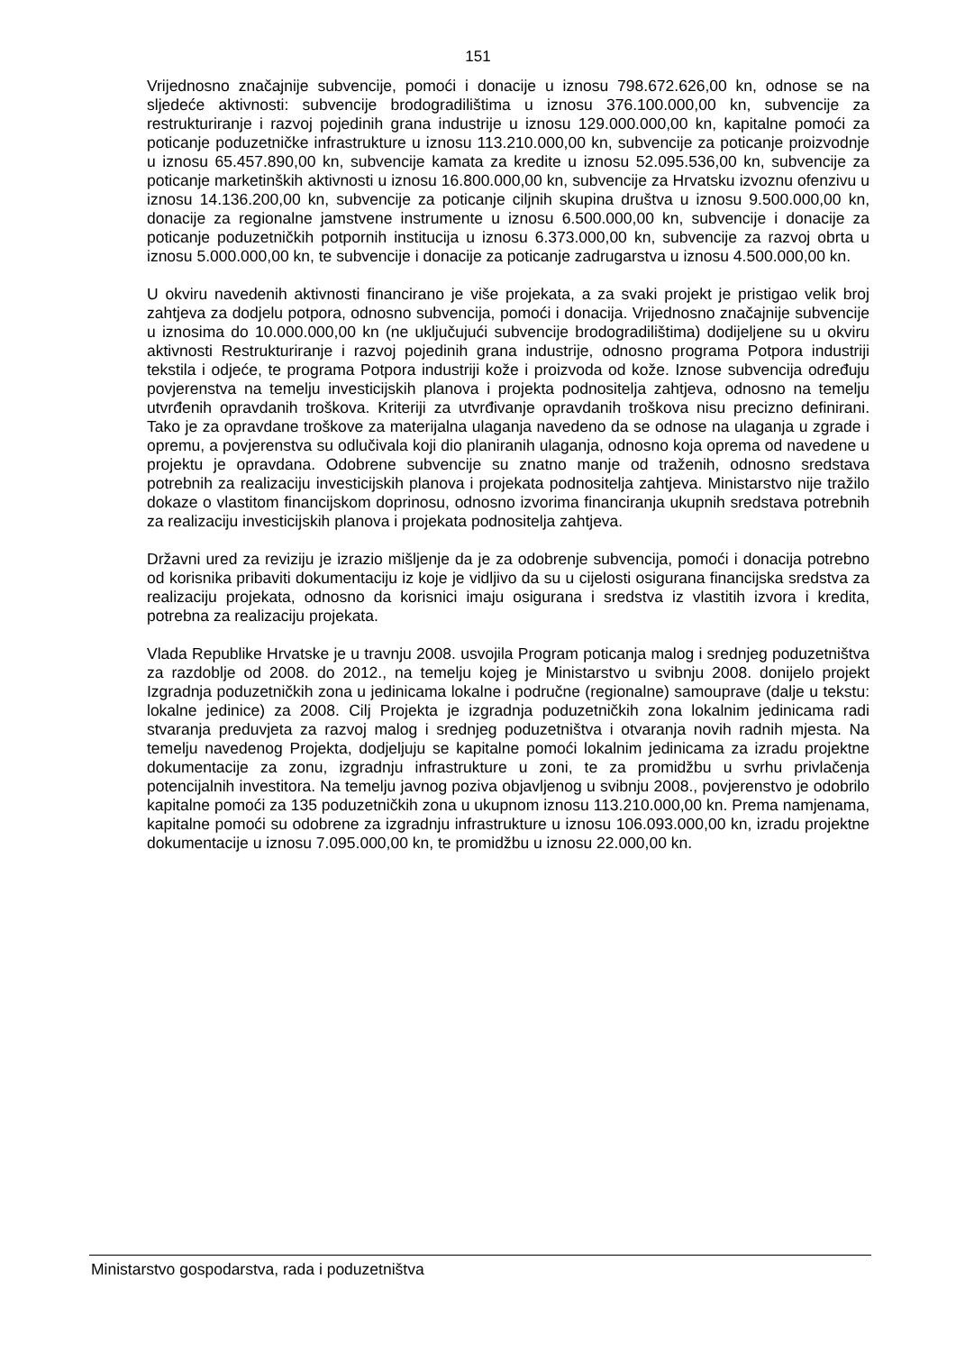151
Vrijednosno značajnije subvencije, pomoći i donacije u iznosu 798.672.626,00 kn, odnose se na sljedeće aktivnosti: subvencije brodogradilištima u iznosu 376.100.000,00 kn, subvencije za restrukturiranje i razvoj pojedinih grana industrije u iznosu 129.000.000,00 kn, kapitalne pomoći za poticanje poduzetničke infrastrukture u iznosu 113.210.000,00 kn, subvencije za poticanje proizvodnje u iznosu 65.457.890,00 kn, subvencije kamata za kredite u iznosu 52.095.536,00 kn, subvencije za poticanje marketinških aktivnosti u iznosu 16.800.000,00 kn, subvencije za Hrvatsku izvoznu ofenzivu u iznosu 14.136.200,00 kn, subvencije za poticanje ciljnih skupina društva u iznosu 9.500.000,00 kn, donacije za regionalne jamstvene instrumente u iznosu 6.500.000,00 kn, subvencije i donacije za poticanje poduzetničkih potpornih institucija u iznosu 6.373.000,00 kn, subvencije za razvoj obrta u iznosu 5.000.000,00 kn, te subvencije i donacije za poticanje zadrugarstva u iznosu 4.500.000,00 kn.
U okviru navedenih aktivnosti financirano je više projekata, a za svaki projekt je pristigao velik broj zahtjeva za dodjelu potpora, odnosno subvencija, pomoći i donacija. Vrijednosno značajnije subvencije u iznosima do 10.000.000,00 kn (ne uključujući subvencije brodogradilištima) dodijeljene su u okviru aktivnosti Restrukturiranje i razvoj pojedinih grana industrije, odnosno programa Potpora industriji tekstila i odjeće, te programa Potpora industriji kože i proizvoda od kože. Iznose subvencija određuju povjerenstva na temelju investicijskih planova i projekta podnositelja zahtjeva, odnosno na temelju utvrđenih opravdanih troškova. Kriteriji za utvrđivanje opravdanih troškova nisu precizno definirani. Tako je za opravdane troškove za materijalna ulaganja navedeno da se odnose na ulaganja u zgrade i opremu, a povjerenstva su odlučivala koji dio planiranih ulaganja, odnosno koja oprema od navedene u projektu je opravdana. Odobrene subvencije su znatno manje od traženih, odnosno sredstava potrebnih za realizaciju investicijskih planova i projekata podnositelja zahtjeva. Ministarstvo nije tražilo dokaze o vlastitom financijskom doprinosu, odnosno izvorima financiranja ukupnih sredstava potrebnih za realizaciju investicijskih planova i projekata podnositelja zahtjeva.
Državni ured za reviziju je izrazio mišljenje da je za odobrenje subvencija, pomoći i donacija potrebno od korisnika pribaviti dokumentaciju iz koje je vidljivo da su u cijelosti osigurana financijska sredstva za realizaciju projekata, odnosno da korisnici imaju osigurana i sredstva iz vlastitih izvora i kredita, potrebna za realizaciju projekata.
Vlada Republike Hrvatske je u travnju 2008. usvojila Program poticanja malog i srednjeg poduzetništva za razdoblje od 2008. do 2012., na temelju kojeg je Ministarstvo u svibnju 2008. donijelo projekt Izgradnja poduzetničkih zona u jedinicama lokalne i područne (regionalne) samouprave (dalje u tekstu: lokalne jedinice) za 2008. Cilj Projekta je izgradnja poduzetničkih zona lokalnim jedinicama radi stvaranja preduvjeta za razvoj malog i srednjeg poduzetništva i otvaranja novih radnih mjesta. Na temelju navedenog Projekta, dodjeljuju se kapitalne pomoći lokalnim jedinicama za izradu projektne dokumentacije za zonu, izgradnju infrastrukture u zoni, te za promidžbu u svrhu privlačenja potencijalnih investitora. Na temelju javnog poziva objavljenog u svibnju 2008., povjerenstvo je odobrilo kapitalne pomoći za 135 poduzetničkih zona u ukupnom iznosu 113.210.000,00 kn. Prema namjenama, kapitalne pomoći su odobrene za izgradnju infrastrukture u iznosu 106.093.000,00 kn, izradu projektne dokumentacije u iznosu 7.095.000,00 kn, te promidžbu u iznosu 22.000,00 kn.
Ministarstvo gospodarstva, rada i poduzetništva